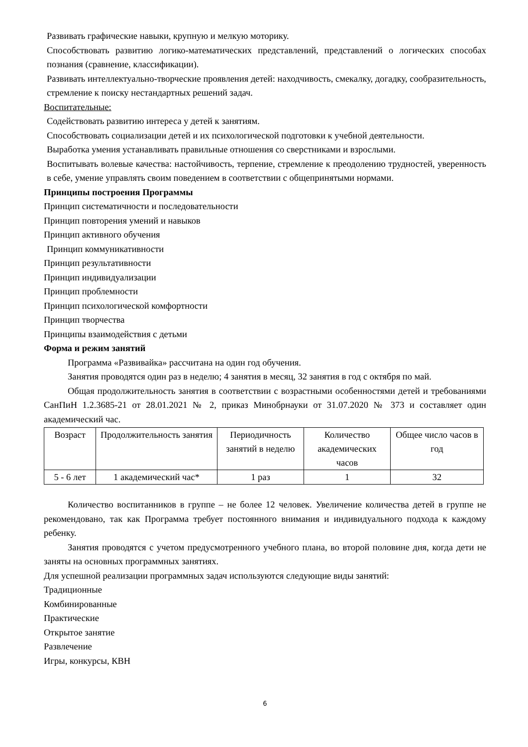Развивать графические навыки, крупную и мелкую моторику.
Способствовать развитию логико-математических представлений, представлений о логических способах познания (сравнение, классификации).
Развивать интеллектуально-творческие проявления детей: находчивость, смекалку, догадку, сообразительность, стремление к поиску нестандартных решений задач.
Воспитательные:
Содействовать развитию интереса у детей к занятиям.
Способствовать социализации детей и их психологической подготовки к учебной деятельности.
Выработка умения устанавливать правильные отношения со сверстниками и взрослыми.
Воспитывать волевые качества: настойчивость, терпение, стремление к преодолению трудностей, уверенность в себе, умение управлять своим поведением в соответствии с общепринятыми нормами.
Принципы построения Программы
Принцип систематичности и последовательности
Принцип повторения умений и навыков
Принцип активного обучения
Принцип коммуникативности
Принцип результативности
Принцип индивидуализации
Принцип проблемности
Принцип психологической комфортности
Принцип творчества
Принципы взаимодействия с детьми
Форма и режим занятий
Программа «Развивайка» рассчитана на один год обучения.
Занятия проводятся один раз в неделю; 4 занятия в месяц, 32 занятия в год с октября по май.
Общая продолжительность занятия в соответствии с возрастными особенностями детей и требованиями СанПиН 1.2.3685-21 от 28.01.2021 № 2, приказ Минобрнауки от 31.07.2020 № 373 и составляет один академический час.
| Возраст | Продолжительность занятия | Периодичность занятий в неделю | Количество академических часов | Общее число часов в год |
| 5 - 6 лет | 1 академический час* | 1 раз | 1 | 32 |
Количество воспитанников в группе – не более 12 человек. Увеличение количества детей в группе не рекомендовано, так как Программа требует постоянного внимания и индивидуального подхода к каждому ребенку.
Занятия проводятся с учетом предусмотренного учебного плана, во второй половине дня, когда дети не заняты на основных программных занятиях.
Для успешной реализации программных задач используются следующие виды занятий:
Традиционные
Комбинированные
Практические
Открытое занятие
Развлечение
Игры, конкурсы, КВН
6